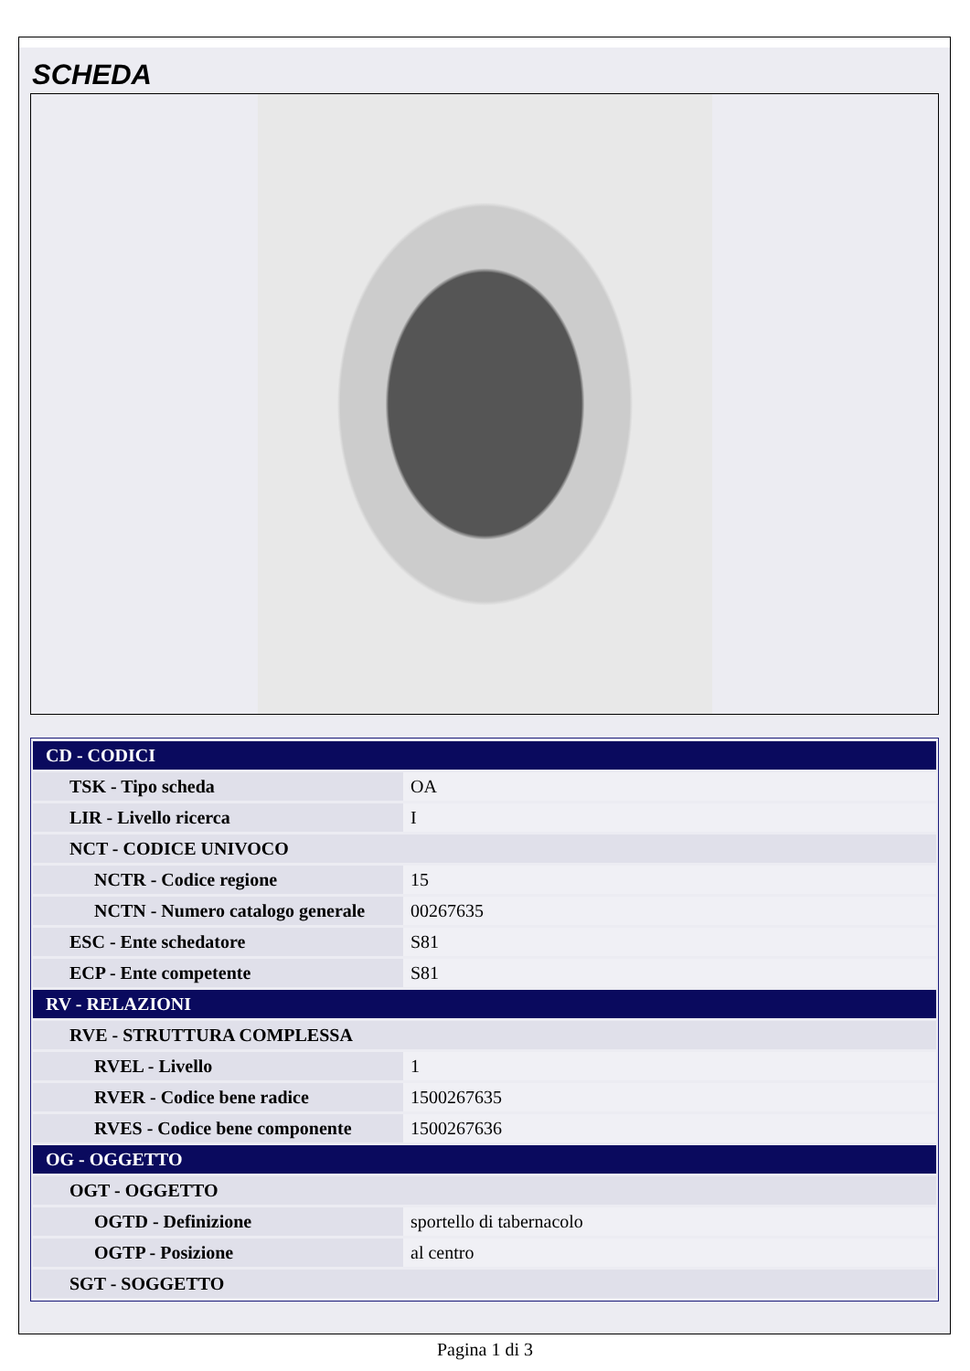SCHEDA
| CD - CODICI | |
| TSK - Tipo scheda | OA |
| LIR - Livello ricerca | I |
| NCT - CODICE UNIVOCO | |
| NCTR - Codice regione | 15 |
| NCTN - Numero catalogo generale | 00267635 |
| ESC - Ente schedatore | S81 |
| ECP - Ente competente | S81 |
| RV - RELAZIONI | |
| RVE - STRUTTURA COMPLESSA | |
| RVEL - Livello | 1 |
| RVER - Codice bene radice | 1500267635 |
| RVES - Codice bene componente | 1500267636 |
| OG - OGGETTO | |
| OGT - OGGETTO | |
| OGTD - Definizione | sportello di tabernacolo |
| OGTP - Posizione | al centro |
| SGT - SOGGETTO | |
Pagina 1 di 3